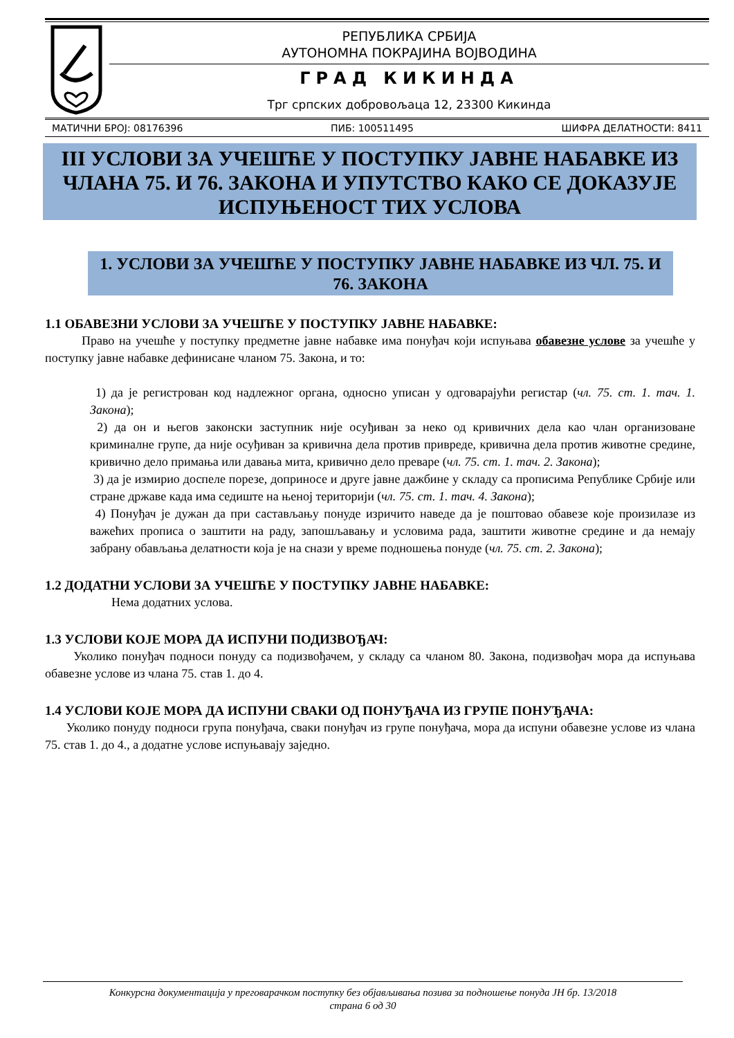РЕПУБЛИКА СРБИЈА
АУТОНОМНА ПОКРАЈИНА ВОЈВОДИНА
ГРАД КИКИНДА
Трг српских добровољаца 12, 23300 Кикинда
МАТИЧНИ БРОЈ: 08176396 ПИБ: 100511495 ШИФРА ДЕЛАТНОСТИ: 8411
III УСЛОВИ ЗА УЧЕШЋЕ У ПОСТУПКУ ЈАВНЕ НАБАВКЕ ИЗ ЧЛАНА 75. И 76. ЗАКОНА И УПУТСТВО КАКО СЕ ДОКАЗУЈЕ ИСПУЊЕНОСТ ТИХ УСЛОВА
1. УСЛОВИ ЗА УЧЕШЋЕ У ПОСТУПКУ ЈАВНЕ НАБАВКЕ ИЗ ЧЛ. 75. И 76. ЗАКОНА
1.1 ОБАВЕЗНИ УСЛОВИ ЗА УЧЕШЋЕ У ПОСТУПКУ ЈАВНЕ НАБАВКЕ:
Право на учешће у поступку предметне јавне набавке има понуђач који испуњава обавезне услове за учешће у поступку јавне набавке дефинисане чланом 75. Закона, и то:
1) да је регистрован код надлежног органа, односно уписан у одговарајући регистар (чл. 75. ст. 1. тач. 1. Закона);
2) да он и његов законски заступник није осуђиван за неко од кривичних дела као члан организоване криминалне групе, да није осуђиван за кривична дела против привреде, кривична дела против животне средине, кривично дело примања или давања мита, кривично дело преваре (чл. 75. ст. 1. тач. 2. Закона);
3) да је измирио доспеле порезе, доприносе и друге јавне дажбине у складу са прописима Републике Србије или стране државе када има седиште на њеној територији (чл. 75. ст. 1. тач. 4. Закона);
4) Понуђач је дужан да при састављању понуде изричито наведе да је поштовао обавезе које произилазе из важећих прописа о заштити на раду, запошљавању и условима рада, заштити животне средине и да немају забрану обављања делатности која је на снази у време подношења понуде (чл. 75. ст. 2. Закона);
1.2 ДОДАТНИ УСЛОВИ ЗА УЧЕШЋЕ У ПОСТУПКУ ЈАВНЕ НАБАВКЕ:
Нема додатних услова.
1.3 УСЛОВИ КОЈЕ МОРА ДА ИСПУНИ ПОДИЗВОЂАЧ:
Уколико понуђач подноси понуду са подизвођачем, у складу са чланом 80. Закона, подизвођач мора да испуњава обавезне услове из члана 75. став 1. до 4.
1.4 УСЛОВИ КОЈЕ МОРА ДА ИСПУНИ СВАКИ ОД ПОНУЂАЧА ИЗ ГРУПЕ ПОНУЂАЧА:
Уколико понуду подноси група понуђача, сваки понуђач из групе понуђача, мора да испуни обавезне услове из члана 75. став 1. до 4., а додатне услове испуњавају заједно.
Конкурсна документација у преговарачком поступку без објављивања позива за подношење понуда ЈН бр. 13/2018
страна 6 од 30